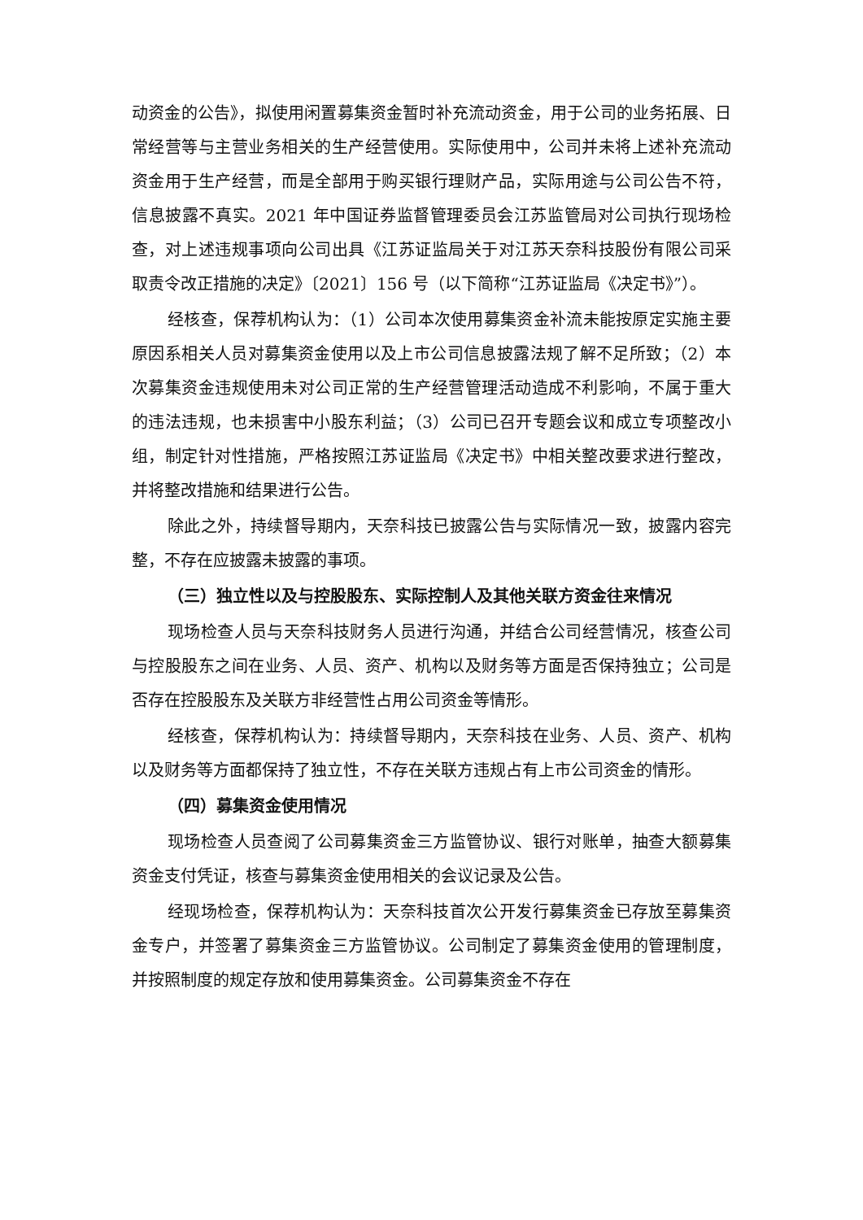动资金的公告》，拟使用闲置募集资金暂时补充流动资金，用于公司的业务拓展、日常经营等与主营业务相关的生产经营使用。实际使用中，公司并未将上述补充流动资金用于生产经营，而是全部用于购买银行理财产品，实际用途与公司公告不符，信息披露不真实。2021 年中国证券监督管理委员会江苏监管局对公司执行现场检查，对上述违规事项向公司出具《江苏证监局关于对江苏天奈科技股份有限公司采取责令改正措施的决定》〔2021〕156 号（以下简称“江苏证监局《决定书》”）。
经核查，保荐机构认为：（1）公司本次使用募集资金补流未能按原定实施主要原因系相关人员对募集资金使用以及上市公司信息披露法规了解不足所致；（2）本次募集资金违规使用未对公司正常的生产经营管理活动造成不利影响，不属于重大的违法违规，也未损害中小股东利益；（3）公司已召开专题会议和成立专项整改小组，制定针对性措施，严格按照江苏证监局《决定书》中相关整改要求进行整改，并将整改措施和结果进行公告。
除此之外，持续督导期内，天奈科技已披露公告与实际情况一致，披露内容完整，不存在应披露未披露的事项。
（三）独立性以及与控股股东、实际控制人及其他关联方资金往来情况
现场检查人员与天奈科技财务人员进行沟通，并结合公司经营情况，核查公司与控股股东之间在业务、人员、资产、机构以及财务等方面是否保持独立；公司是否存在控股股东及关联方非经营性占用公司资金等情形。
经核查，保荐机构认为：持续督导期内，天奈科技在业务、人员、资产、机构以及财务等方面都保持了独立性，不存在关联方违规占有上市公司资金的情形。
（四）募集资金使用情况
现场检查人员查阅了公司募集资金三方监管协议、银行对账单，抽查大额募集资金支付凭证，核查与募集资金使用相关的会议记录及公告。
经现场检查，保荐机构认为：天奈科技首次公开发行募集资金已存放至募集资金专户，并签署了募集资金三方监管协议。公司制定了募集资金使用的管理制度，并按照制度的规定存放和使用募集资金。公司募集资金不存在